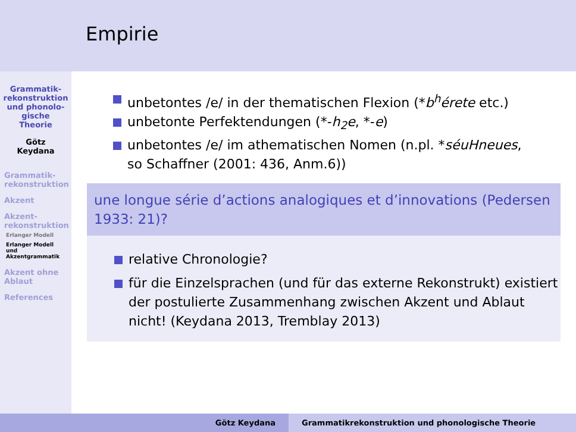Grammatik-
rekonstruktion
und phonolo-
gische
Theorie
Götz
Keydana
Grammatik-
rekonstruktion
Akzent
Akzent-
rekonstruktion
Erlanger Modell
Erlanger Modell
und
Akzentgrammatik
Akzent ohne
Ablaut
References
Empirie
unbetontes /e/ in der thematischen Flexion (*b<sup>h</sup>érete etc.)
unbetonte Perfektendungen (*-h<sub>2</sub>e, *-e)
unbetontes /e/ im athematischen Nomen (n.pl. *séuHneues, so Schaffner (2001: 436, Anm.6))
une longue série d’actions analogiques et d’innovations (Pedersen 1933: 21)?
relative Chronologie?
für die Einzelsprachen (und für das externe Rekonstrukt) existiert der postulierte Zusammenhang zwischen Akzent und Ablaut nicht! (Keydana 2013, Tremblay 2013)
Götz Keydana Grammatikrekonstruktion und phonologische Theorie